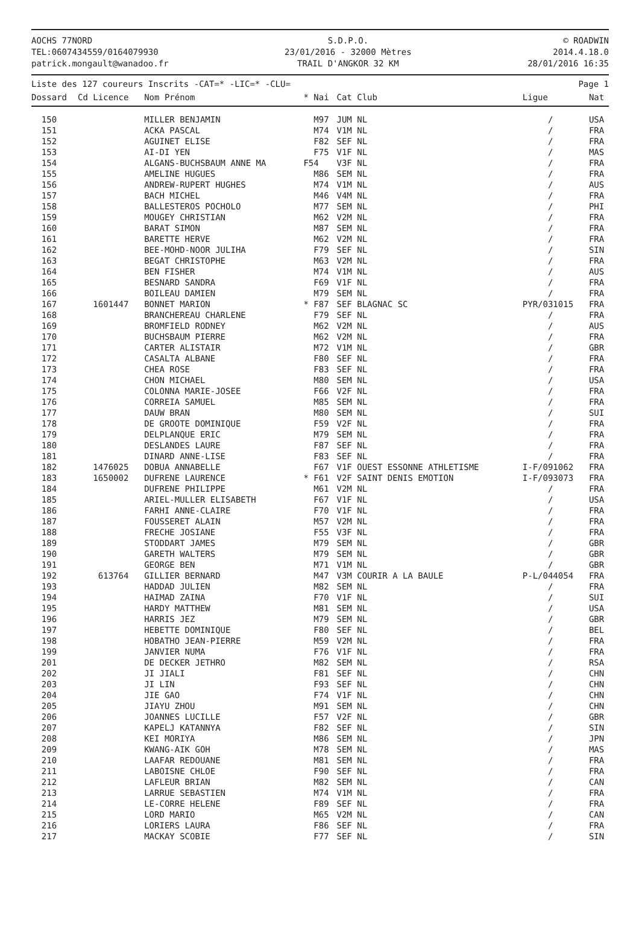AOCHS 77NORD
TEL:0607434559/0164079930
patrick.mongault@wanadoo.fr
S.D.P.O.
23/01/2016 - 32000 Mètres
TRAIL D'ANGKOR 32 KM
© ROADWIN
2014.4.18.0
28/01/2016 16:35
Liste des 127 coureurs Inscrits -CAT=* -LIC=* -CLU= Page 1
| Dossard | Cd Licence | Nom Prénom | * Nai | Cat Club | Ligue | Nat |
| --- | --- | --- | --- | --- | --- | --- |
| 150 | | MILLER BENJAMIN | M97 | JUM NL | / | USA |
| 151 | | ACKA PASCAL | M74 | V1M NL | / | FRA |
| 152 | | AGUINET ELISE | F82 | SEF NL | / | FRA |
| 153 | | AI-DI YEN | F75 | V1F NL | / | MAS |
| 154 | | ALGANS-BUCHSBAUM ANNE MA | F54 | V3F NL | / | FRA |
| 155 | | AMELINE HUGUES | M86 | SEM NL | / | FRA |
| 156 | | ANDREW-RUPERT HUGHES | M74 | V1M NL | / | AUS |
| 157 | | BACH MICHEL | M46 | V4M NL | / | FRA |
| 158 | | BALLESTEROS POCHOLO | M77 | SEM NL | / | PHI |
| 159 | | MOUGEY CHRISTIAN | M62 | V2M NL | / | FRA |
| 160 | | BARAT SIMON | M87 | SEM NL | / | FRA |
| 161 | | BARETTE HERVE | M62 | V2M NL | / | FRA |
| 162 | | BEE-MOHD-NOOR JULIHA | F79 | SEF NL | / | SIN |
| 163 | | BEGAT CHRISTOPHE | M63 | V2M NL | / | FRA |
| 164 | | BEN FISHER | M74 | V1M NL | / | AUS |
| 165 | | BESNARD SANDRA | F69 | V1F NL | / | FRA |
| 166 | | BOILEAU DAMIEN | M79 | SEM NL | / | FRA |
| 167 | 1601447 | BONNET MARION | * F87 | SEF BLAGNAC SC | PYR/031015 | FRA |
| 168 | | BRANCHEREAU CHARLENE | F79 | SEF NL | / | FRA |
| 169 | | BROMFIELD RODNEY | M62 | V2M NL | / | AUS |
| 170 | | BUCHSBAUM PIERRE | M62 | V2M NL | / | FRA |
| 171 | | CARTER ALISTAIR | M72 | V1M NL | / | GBR |
| 172 | | CASALTA ALBANE | F80 | SEF NL | / | FRA |
| 173 | | CHEA ROSE | F83 | SEF NL | / | FRA |
| 174 | | CHON MICHAEL | M80 | SEM NL | / | USA |
| 175 | | COLONNA MARIE-JOSEE | F66 | V2F NL | / | FRA |
| 176 | | CORREIA SAMUEL | M85 | SEM NL | / | FRA |
| 177 | | DAUW BRAN | M80 | SEM NL | / | SUI |
| 178 | | DE GROOTE DOMINIQUE | F59 | V2F NL | / | FRA |
| 179 | | DELPLANQUE ERIC | M79 | SEM NL | / | FRA |
| 180 | | DESLANDES LAURE | F87 | SEF NL | / | FRA |
| 181 | | DINARD ANNE-LISE | F83 | SEF NL | / | FRA |
| 182 | 1476025 | DOBUA ANNABELLE | F67 | V1F OUEST ESSONNE ATHLETISME | I-F/091062 | FRA |
| 183 | 1650002 | DUFRENE LAURENCE | * F61 | V2F SAINT DENIS EMOTION | I-F/093073 | FRA |
| 184 | | DUFRENE PHILIPPE | M61 | V2M NL | / | FRA |
| 185 | | ARIEL-MULLER ELISABETH | F67 | V1F NL | / | USA |
| 186 | | FARHI ANNE-CLAIRE | F70 | V1F NL | / | FRA |
| 187 | | FOUSSERET ALAIN | M57 | V2M NL | / | FRA |
| 188 | | FRECHE JOSIANE | F55 | V3F NL | / | FRA |
| 189 | | STODDART JAMES | M79 | SEM NL | / | GBR |
| 190 | | GARETH WALTERS | M79 | SEM NL | / | GBR |
| 191 | | GEORGE BEN | M71 | V1M NL | / | GBR |
| 192 | 613764 | GILLIER BERNARD | M47 | V3M COURIR A LA BAULE | P-L/044054 | FRA |
| 193 | | HADDAD JULIEN | M82 | SEM NL | / | FRA |
| 194 | | HAIMAD ZAINA | F70 | V1F NL | / | SUI |
| 195 | | HARDY MATTHEW | M81 | SEM NL | / | USA |
| 196 | | HARRIS JEZ | M79 | SEM NL | / | GBR |
| 197 | | HEBETTE DOMINIQUE | F80 | SEF NL | / | BEL |
| 198 | | HOBATHO JEAN-PIERRE | M59 | V2M NL | / | FRA |
| 199 | | JANVIER NUMA | F76 | V1F NL | / | FRA |
| 201 | | DE DECKER JETHRO | M82 | SEM NL | / | RSA |
| 202 | | JI JIALI | F81 | SEF NL | / | CHN |
| 203 | | JI LIN | F93 | SEF NL | / | CHN |
| 204 | | JIE GAO | F74 | V1F NL | / | CHN |
| 205 | | JIAYU ZHOU | M91 | SEM NL | / | CHN |
| 206 | | JOANNES LUCILLE | F57 | V2F NL | / | GBR |
| 207 | | KAPELJ KATANNYA | F82 | SEF NL | / | SIN |
| 208 | | KEI MORIYA | M86 | SEM NL | / | JPN |
| 209 | | KWANG-AIK GOH | M78 | SEM NL | / | MAS |
| 210 | | LAAFAR REDOUANE | M81 | SEM NL | / | FRA |
| 211 | | LABOISNE CHLOE | F90 | SEF NL | / | FRA |
| 212 | | LAFLEUR BRIAN | M82 | SEM NL | / | CAN |
| 213 | | LARRUE SEBASTIEN | M74 | V1M NL | / | FRA |
| 214 | | LE-CORRE HELENE | F89 | SEF NL | / | FRA |
| 215 | | LORD MARIO | M65 | V2M NL | / | CAN |
| 216 | | LORIERS LAURA | F86 | SEF NL | / | FRA |
| 217 | | MACKAY SCOBIE | F77 | SEF NL | / | SIN |